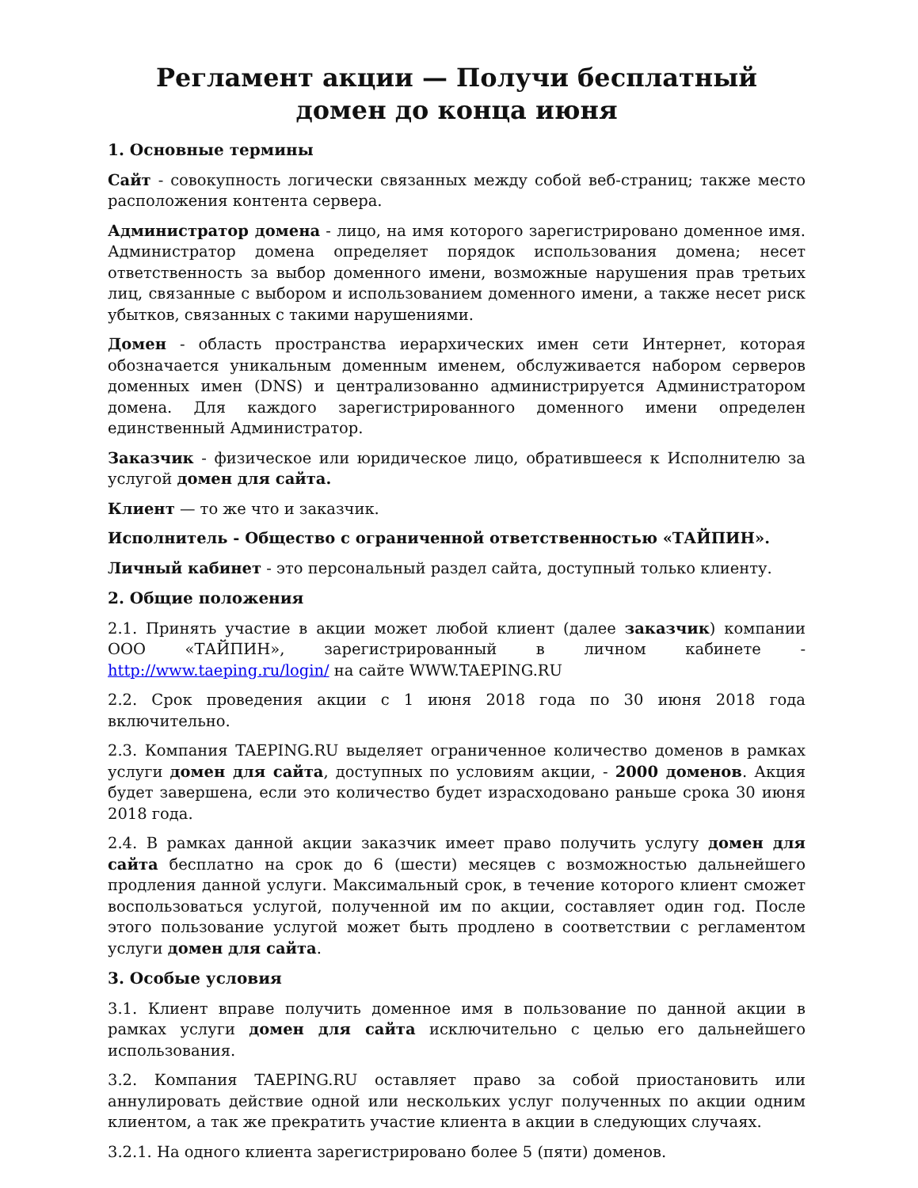Регламент акции — Получи бесплатный домен до конца июня
1. Основные термины
Сайт - совокупность логически связанных между собой веб-страниц; также место расположения контента сервера.
Администратор домена - лицо, на имя которого зарегистрировано доменное имя. Администратор домена определяет порядок использования домена; несет ответственность за выбор доменного имени, возможные нарушения прав третьих лиц, связанные с выбором и использованием доменного имени, а также несет риск убытков, связанных с такими нарушениями.
Домен - область пространства иерархических имен сети Интернет, которая обозначается уникальным доменным именем, обслуживается набором серверов доменных имен (DNS) и централизованно администрируется Администратором домена. Для каждого зарегистрированного доменного имени определен единственный Администратор.
Заказчик - физическое или юридическое лицо, обратившееся к Исполнителю за услугой домен для сайта.
Клиент — то же что и заказчик.
Исполнитель - Общество с ограниченной ответственностью «ТАЙПИН».
Личный кабинет - это персональный раздел сайта, доступный только клиенту.
2. Общие положения
2.1. Принять участие в акции может любой клиент (далее заказчик) компании ООО «ТАЙПИН», зарегистрированный в личном кабинете - http://www.taeping.ru/login/ на сайте WWW.TAEPING.RU
2.2. Срок проведения акции с 1 июня 2018 года по 30 июня 2018 года включительно.
2.3. Компания TAEPING.RU выделяет ограниченное количество доменов в рамках услуги домен для сайта, доступных по условиям акции, - 2000 доменов. Акция будет завершена, если это количество будет израсходовано раньше срока 30 июня 2018 года.
2.4. В рамках данной акции заказчик имеет право получить услугу домен для сайта бесплатно на срок до 6 (шести) месяцев с возможностью дальнейшего продления данной услуги. Максимальный срок, в течение которого клиент сможет воспользоваться услугой, полученной им по акции, составляет один год. После этого пользование услугой может быть продлено в соответствии с регламентом услуги домен для сайта.
3. Особые условия
3.1. Клиент вправе получить доменное имя в пользование по данной акции в рамках услуги домен для сайта исключительно с целью его дальнейшего использования.
3.2. Компания TAEPING.RU оставляет право за собой приостановить или аннулировать действие одной или нескольких услуг полученных по акции одним клиентом, а так же прекратить участие клиента в акции в следующих случаях.
3.2.1. На одного клиента зарегистрировано более 5 (пяти) доменов.